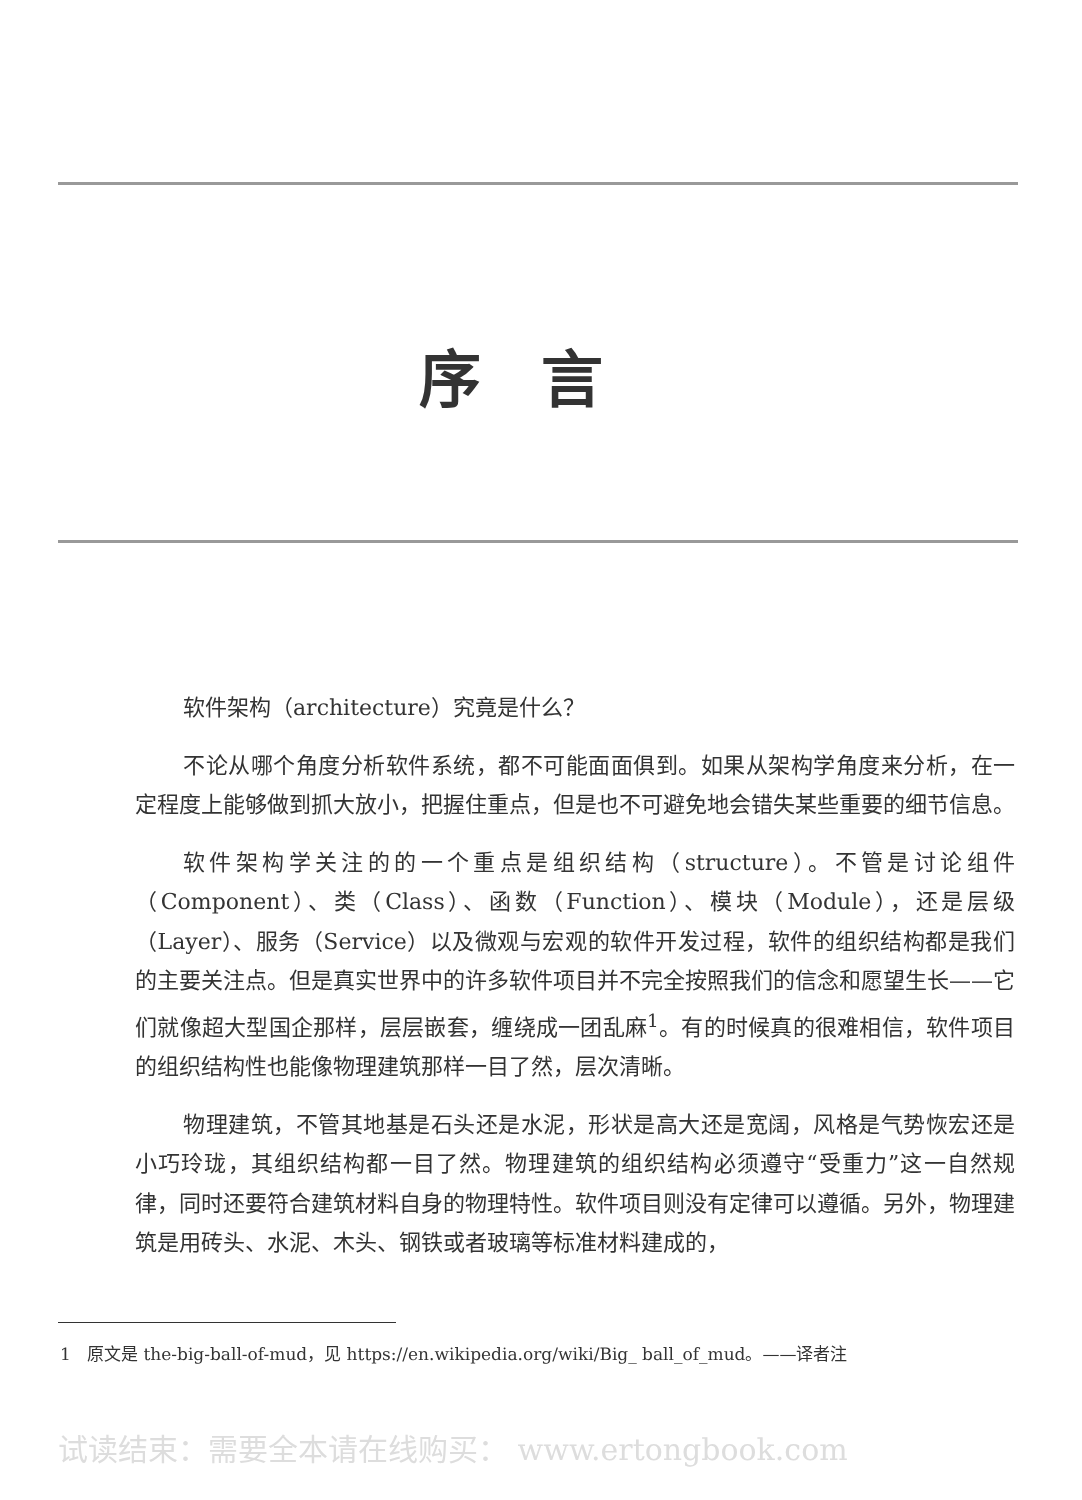序言
软件架构（architecture）究竟是什么？
不论从哪个角度分析软件系统，都不可能面面俱到。如果从架构学角度来分析，在一定程度上能够做到抓大放小，把握住重点，但是也不可避免地会错失某些重要的细节信息。
软件架构学关注的的一个重点是组织结构（structure）。不管是讨论组件（Component）、类（Class）、函数（Function）、模块（Module），还是层级（Layer）、服务（Service）以及微观与宏观的软件开发过程，软件的组织结构都是我们的主要关注点。但是真实世界中的许多软件项目并不完全按照我们的信念和愿望生长——它们就像超大型国企那样，层层嵌套，缠绕成一团乱麻<sup>1</sup>。有的时候真的很难相信，软件项目的组织结构性也能像物理建筑那样一目了然，层次清晰。
物理建筑，不管其地基是石头还是水泥，形状是高大还是宽阔，风格是气势恢宏还是小巧玲珑，其组织结构都一目了然。物理建筑的组织结构必须遵守“受重力”这一自然规律，同时还要符合建筑材料自身的物理特性。软件项目则没有定律可以遵循。另外，物理建筑是用砖头、水泥、木头、钢铁或者玻璃等标准材料建成的，
1 原文是 the-big-ball-of-mud，见 https://en.wikipedia.org/wiki/Big_ ball_of_mud。——译者注
试读结束：需要全本请在线购买： www.ertongbook.com